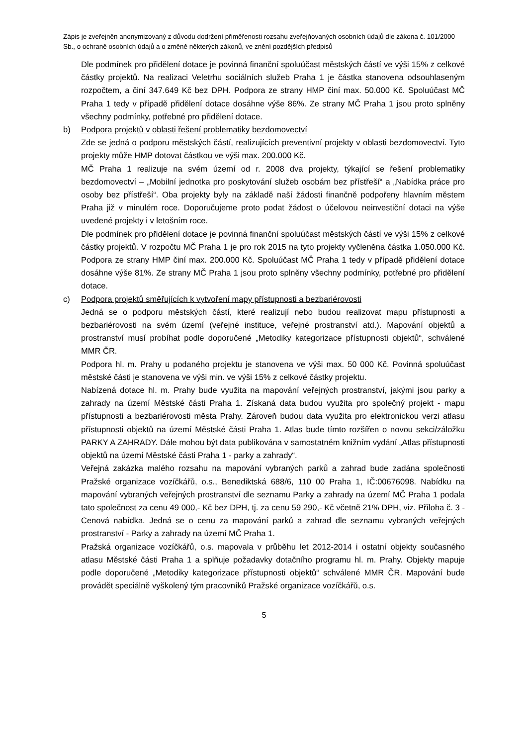Zápis je zveřejněn anonymizovaný z důvodu dodržení přiměřenosti rozsahu zveřejňovaných osobních údajů dle zákona č. 101/2000 Sb., o ochraně osobních údajů a o změně některých zákonů, ve znění pozdějších předpisů
Dle podmínek pro přidělení dotace je povinná finanční spoluúčast městských částí ve výši 15% z celkové částky projektů. Na realizaci Veletrhu sociálních služeb Praha 1 je částka stanovena odsouhlaseným rozpočtem, a činí 347.649 Kč bez DPH. Podpora ze strany HMP činí max. 50.000 Kč. Spoluúčast MČ Praha 1 tedy v případě přidělení dotace dosáhne výše 86%. Ze strany MČ Praha 1 jsou proto splněny všechny podmínky, potřebné pro přidělení dotace.
b) Podpora projektů v oblasti řešení problematiky bezdomovectví
Zde se jedná o podporu městských částí, realizujících preventivní projekty v oblasti bezdomovectví. Tyto projekty může HMP dotovat částkou ve výši max. 200.000 Kč.
MČ Praha 1 realizuje na svém území od r. 2008 dva projekty, týkající se řešení problematiky bezdomovectví – „Mobilní jednotka pro poskytování služeb osobám bez přístřeší“ a „Nabídka práce pro osoby bez přístřeší“. Oba projekty byly na základě naší žádosti finančně podpořeny hlavním městem Praha již v minulém roce. Doporučujeme proto podat žádost o účelovou neinvestiční dotaci na výše uvedené projekty i v letošním roce.
Dle podmínek pro přidělení dotace je povinná finanční spoluúčast městských částí ve výši 15% z celkové částky projektů. V rozpočtu MČ Praha 1 je pro rok 2015 na tyto projekty vyčleněna částka 1.050.000 Kč. Podpora ze strany HMP činí max. 200.000 Kč. Spoluúčast MČ Praha 1 tedy v případě přidělení dotace dosáhne výše 81%. Ze strany MČ Praha 1 jsou proto splněny všechny podmínky, potřebné pro přidělení dotace.
c) Podpora projektů směřujících k vytvoření mapy přístupnosti a bezbariérovosti
Jedná se o podporu městských částí, které realizují nebo budou realizovat mapu přístupnosti a bezbariérovosti na svém území (veřejné instituce, veřejné prostranství atd.). Mapování objektů a prostranství musí probíhat podle doporučené „Metodiky kategorizace přístupnosti objektů“, schválené MMR ČR.
Podpora hl. m. Prahy u podaného projektu je stanovena ve výši max. 50 000 Kč. Povinná spoluúčast městské části je stanovena ve výši min. ve výši 15% z celkové částky projektu.
Nabízená dotace hl. m. Prahy bude využita na mapování veřejných prostranství, jakými jsou parky a zahrady na území Městské části Praha 1. Získaná data budou využita pro společný projekt - mapu přístupnosti a bezbariérovosti města Prahy. Zároveň budou data využita pro elektronickou verzi atlasu přístupnosti objektů na území Městské části Praha 1. Atlas bude tímto rozšířen o novou sekci/záložku PARKY A ZAHRADY. Dále mohou být data publikována v samostatném knižním vydání „Atlas přístupnosti objektů na území Městské části Praha 1 - parky a zahrady“.
Veřejná zakázka malého rozsahu na mapování vybraných parků a zahrad bude zadána společnosti Pražské organizace vozíčkářů, o.s., Benediktská 688/6, 110 00 Praha 1, IČ:00676098. Nabídku na mapování vybraných veřejných prostranství dle seznamu Parky a zahrady na území MČ Praha 1 podala tato společnost za cenu 49 000,- Kč bez DPH, tj. za cenu 59 290,- Kč včetně 21% DPH, viz. Příloha č. 3 - Cenová nabídka. Jedná se o cenu za mapování parků a zahrad dle seznamu vybraných veřejných prostranství - Parky a zahrady na území MČ Praha 1.
Pražská organizace vozíčkářů, o.s. mapovala v průběhu let 2012-2014 i ostatní objekty současného atlasu Městské části Praha 1 a splňuje požadavky dotačního programu hl. m. Prahy. Objekty mapuje podle doporučené „Metodiky kategorizace přístupnosti objektů“ schválené MMR ČR. Mapování bude provádět speciálně vyškolený tým pracovníků Pražské organizace vozíčkářů, o.s.
5